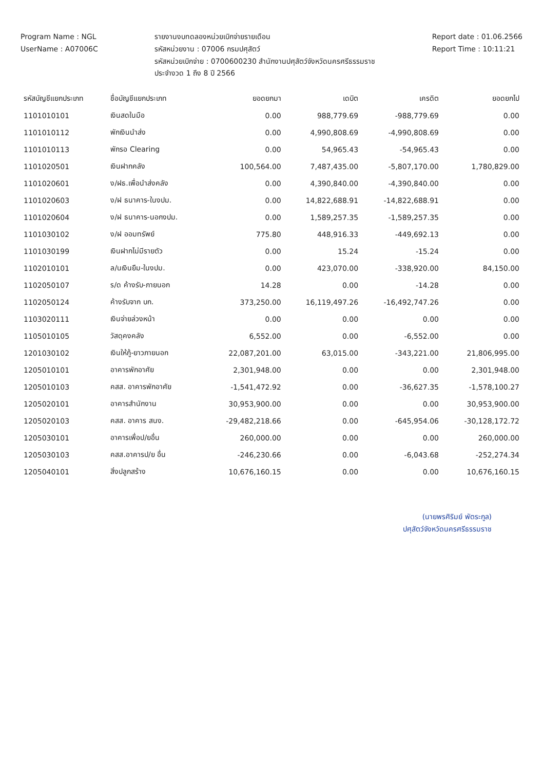Program Name : NGL
UserName : A07006C
รายงานงบทดลองหน่วยเบิกจ่ายรายเดือน
รหัสหน่วยงาน : 07006 กรมปศุสัตว์
รหัสหน่วยเบิกจ่าย : 0700600230 สำนักงานปศุสัตว์จังหวัดนครศรีธรรมราช
ประจำงวด 1 ถึง 8 ปี 2566
Report date : 01.06.2566
Report Time : 10:11:21
| รหัสบัญชีแยกประเภท | ชื่อบัญชีแยกประเภท | ยอดยกมา | เดบิต | เครดิต | ยอดยกไป |
| --- | --- | --- | --- | --- | --- |
| 1101010101 | เงินสดในมือ | 0.00 | 988,779.69 | -988,779.69 | 0.00 |
| 1101010112 | พักเงินนำส่ง | 0.00 | 4,990,808.69 | -4,990,808.69 | 0.00 |
| 1101010113 | พักรอ Clearing | 0.00 | 54,965.43 | -54,965.43 | 0.00 |
| 1101020501 | เงินฝากคลัง | 100,564.00 | 7,487,435.00 | -5,807,170.00 | 1,780,829.00 |
| 1101020601 | ง/ฝธ.เพื่อนำส่งคลัง | 0.00 | 4,390,840.00 | -4,390,840.00 | 0.00 |
| 1101020603 | ง/ฝ ธนาคาร-ในงปม. | 0.00 | 14,822,688.91 | -14,822,688.91 | 0.00 |
| 1101020604 | ง/ฝ ธนาคาร-นอกงปม. | 0.00 | 1,589,257.35 | -1,589,257.35 | 0.00 |
| 1101030102 | ง/ฝ ออมทรัพย์ | 775.80 | 448,916.33 | -449,692.13 | 0.00 |
| 1101030199 | เงินฝากไม่มีรายตัว | 0.00 | 15.24 | -15.24 | 0.00 |
| 1102010101 | ล/นเงินยืม-ในงปม. | 0.00 | 423,070.00 | -338,920.00 | 84,150.00 |
| 1102050107 | ร/ด ค้างรับ-ภายนอก | 14.28 | 0.00 | -14.28 | 0.00 |
| 1102050124 | ค้างรับจาก บก. | 373,250.00 | 16,119,497.26 | -16,492,747.26 | 0.00 |
| 1103020111 | เงินจ่ายล่วงหน้า | 0.00 | 0.00 | 0.00 | 0.00 |
| 1105010105 | วัสดุคงคลัง | 6,552.00 | 0.00 | -6,552.00 | 0.00 |
| 1201030102 | เงินให้กู้-ยาวภายนอก | 22,087,201.00 | 63,015.00 | -343,221.00 | 21,806,995.00 |
| 1205010101 | อาคารพักอาศัย | 2,301,948.00 | 0.00 | 0.00 | 2,301,948.00 |
| 1205010103 | คสส. อาคารพักอาศัย | -1,541,472.92 | 0.00 | -36,627.35 | -1,578,100.27 |
| 1205020101 | อาคารสำนักงาน | 30,953,900.00 | 0.00 | 0.00 | 30,953,900.00 |
| 1205020103 | คสส. อาคาร สนง. | -29,482,218.66 | 0.00 | -645,954.06 | -30,128,172.72 |
| 1205030101 | อาคารเพื่อป/ยอื่น | 260,000.00 | 0.00 | 0.00 | 260,000.00 |
| 1205030103 | คสส.อาคารป/ย อื่น | -246,230.66 | 0.00 | -6,043.68 | -252,274.34 |
| 1205040101 | สิ่งปลูกสร้าง | 10,676,160.15 | 0.00 | 0.00 | 10,676,160.15 |
(นายพรศิริมย์ พัตระกูล)
ปศุสัตว์จังหวัดนครศรีธรรมราช